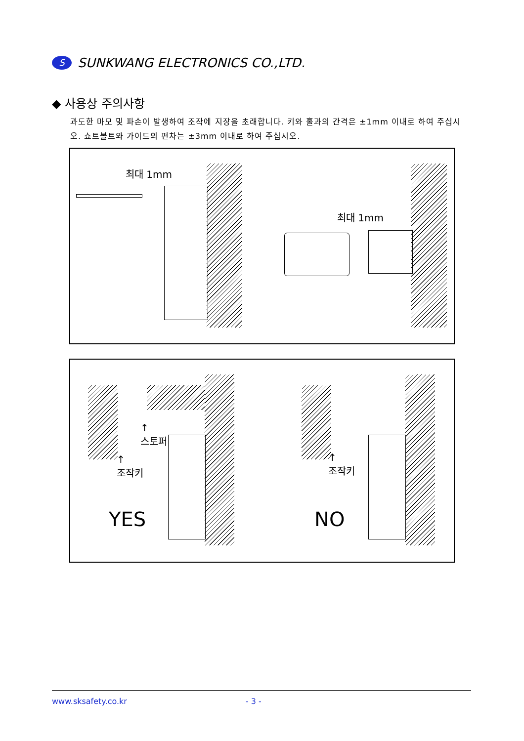S SUNKWANG ELECTRONICS CO.,LTD.
◆ 사용상 주의사항
과도한 마모 및 파손이 발생하여 조작에 지장을 초래합니다. 키와 홀과의 간격은 ±1mm 이내로 하여 주십시오. 쇼트볼트와 가이드의 편차는 ±3mm 이내로 하여 주십시오.
최대 1mm
최대 1mm
↑
스토퍼
↑
조작키
YES
↑
조작키
NO
www.sksafety.co.kr - 3 -